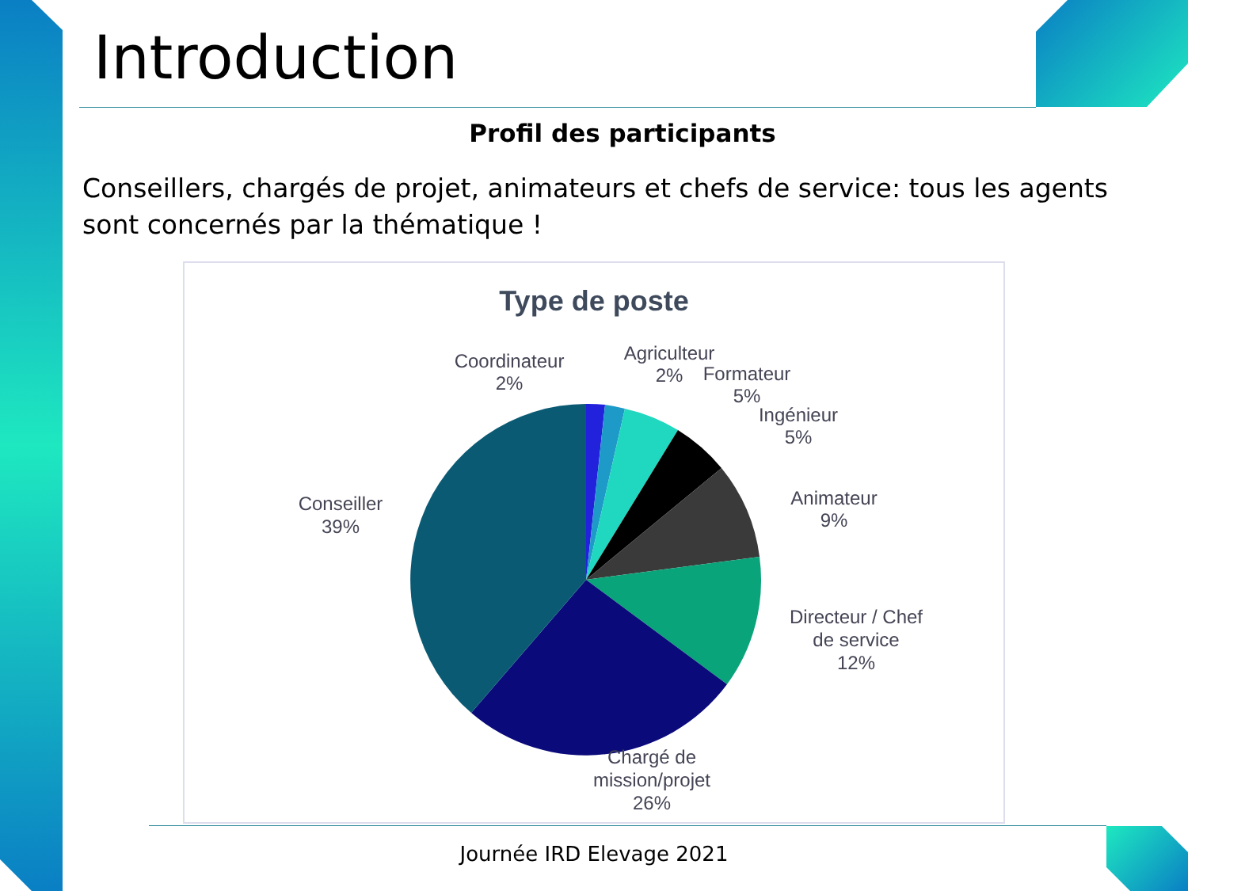Introduction
Profil des participants
Conseillers, chargés de projet, animateurs et chefs de service: tous les agents sont concernés par la thématique !
Type de poste
Coordinateur
2%
Agriculteur
2%
Formateur
5%
Ingénieur
5%
Animateur
9%
Directeur / Chef
de service
12%
Chargé de
mission/projet
26%
Conseiller
39%
Journée IRD Elevage 2021